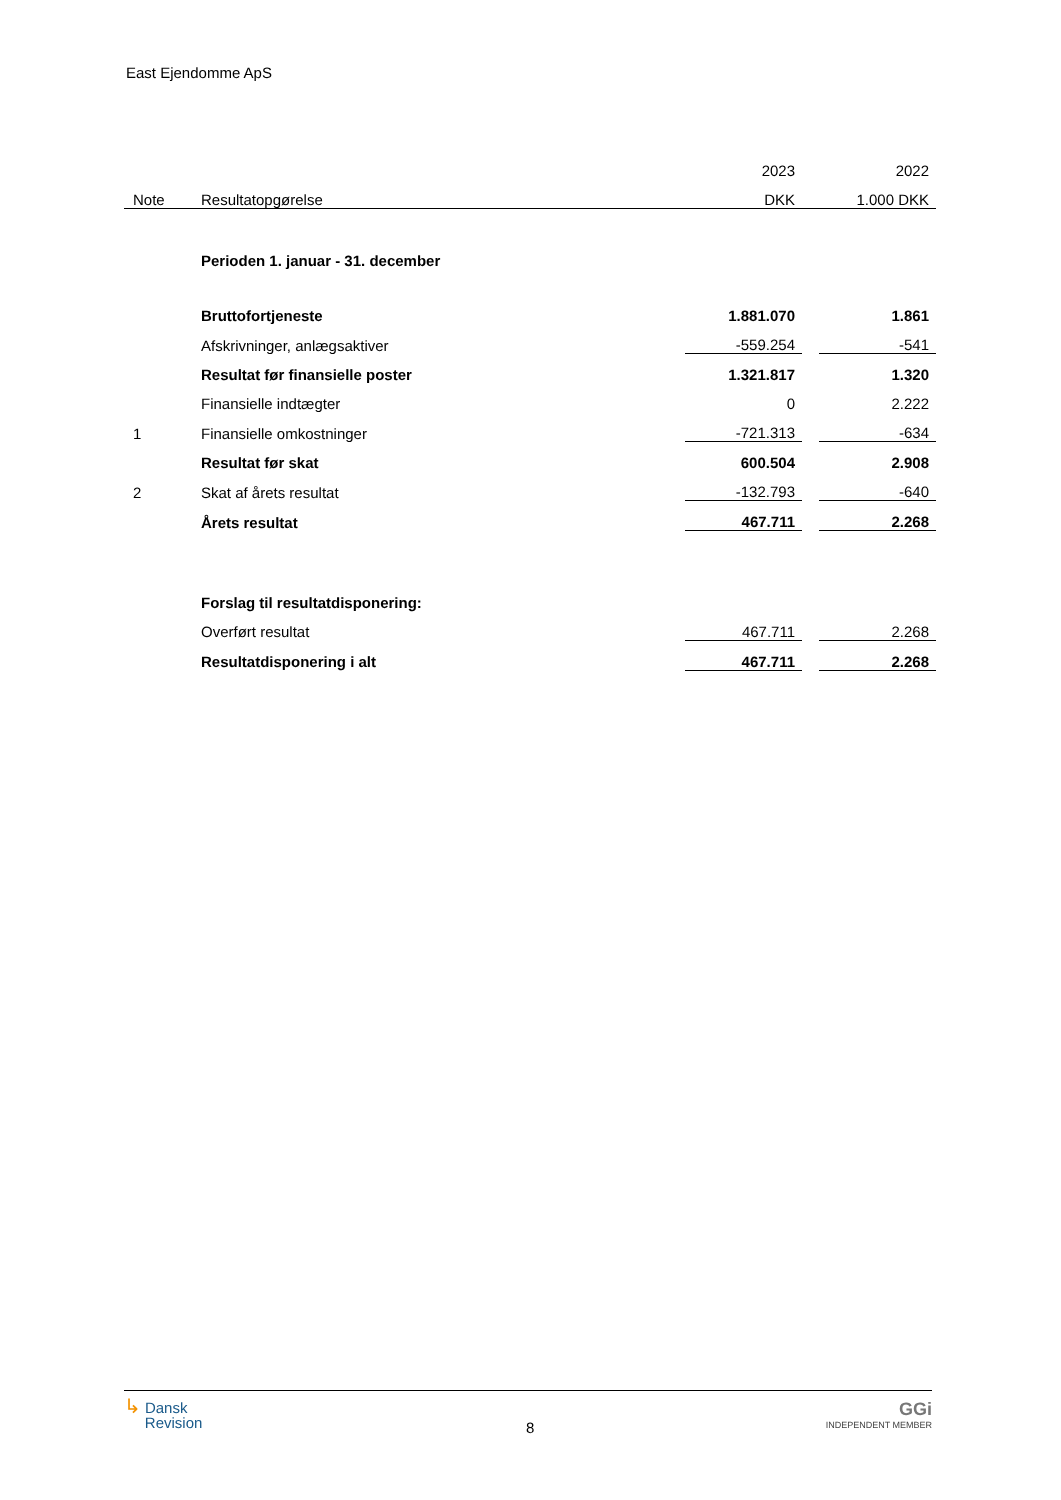East Ejendomme ApS
| | | 2023 | | 2022 |
| Note | Resultatopgørelse | DKK | | 1.000 DKK |
| | Perioden 1. januar - 31. december | | | |
| | Bruttofortjeneste | 1.881.070 | | 1.861 |
| | Afskrivninger, anlægsaktiver | -559.254 | | -541 |
| | Resultat før finansielle poster | 1.321.817 | | 1.320 |
| | Finansielle indtægter | 0 | | 2.222 |
| 1 | Finansielle omkostninger | -721.313 | | -634 |
| | Resultat før skat | 600.504 | | 2.908 |
| 2 | Skat af årets resultat | -132.793 | | -640 |
| | Årets resultat | 467.711 | | 2.268 |
| | Forslag til resultatdisponering: | | | |
| | Overført resultat | 467.711 | | 2.268 |
| | Resultatdisponering i alt | 467.711 | | 2.268 |
↳ Dansk
Revision
8
GGi
INDEPENDENT MEMBER